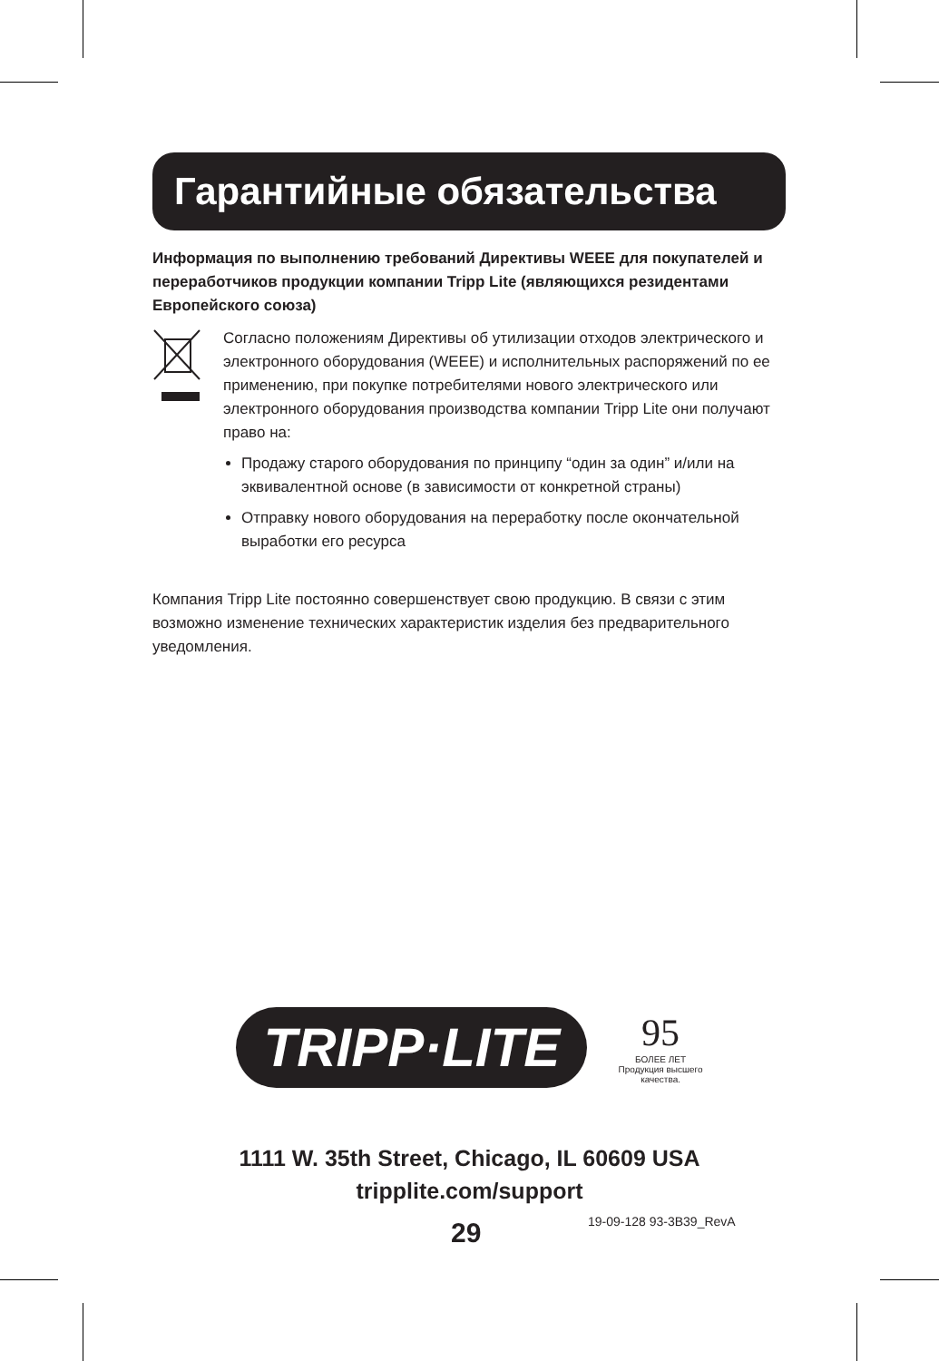Гарантийные обязательства
Информация по выполнению требований Директивы WEEE для покупателей и переработчиков продукции компании Tripp Lite (являющихся резидентами Европейского союза)
Согласно положениям Директивы об утилизации отходов электрического и электронного оборудования (WEEE) и исполнительных распоряжений по ее применению, при покупке потребителями нового электрического или электронного оборудования производства компании Tripp Lite они получают право на:
Продажу старого оборудования по принципу “один за один” и/или на эквивалентной основе (в зависимости от конкретной страны)
Отправку нового оборудования на переработку после окончательной выработки его ресурса
Компания Tripp Lite постоянно совершенствует свою продукцию. В связи с этим возможно изменение технических характеристик изделия без предварительного уведомления.
TRIPP·LITE 95 БОЛЕЕ ЛЕТ
Продукция высшего
качества.
1111 W. 35th Street, Chicago, IL 60609 USA
tripplite.com/support
29 19-09-128 93-3B39_RevA